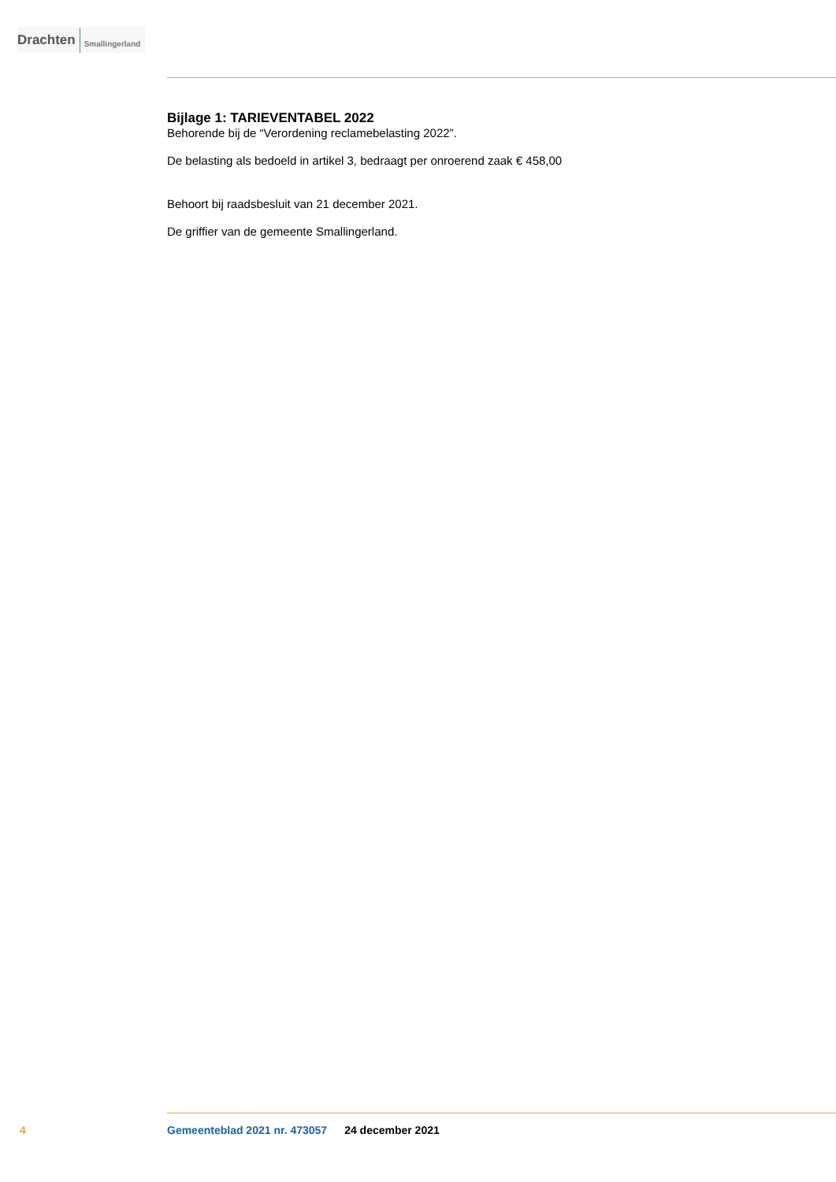Drachten Smallingerland
Bijlage 1: TARIEVENTABEL 2022
Behorende bij de “Verordening reclamebelasting 2022”.
De belasting als bedoeld in artikel 3, bedraagt per onroerend zaak € 458,00
Behoort bij raadsbesluit van 21 december 2021.
De griffier van de gemeente Smallingerland.
4 Gemeenteblad 2021 nr. 473057 24 december 2021